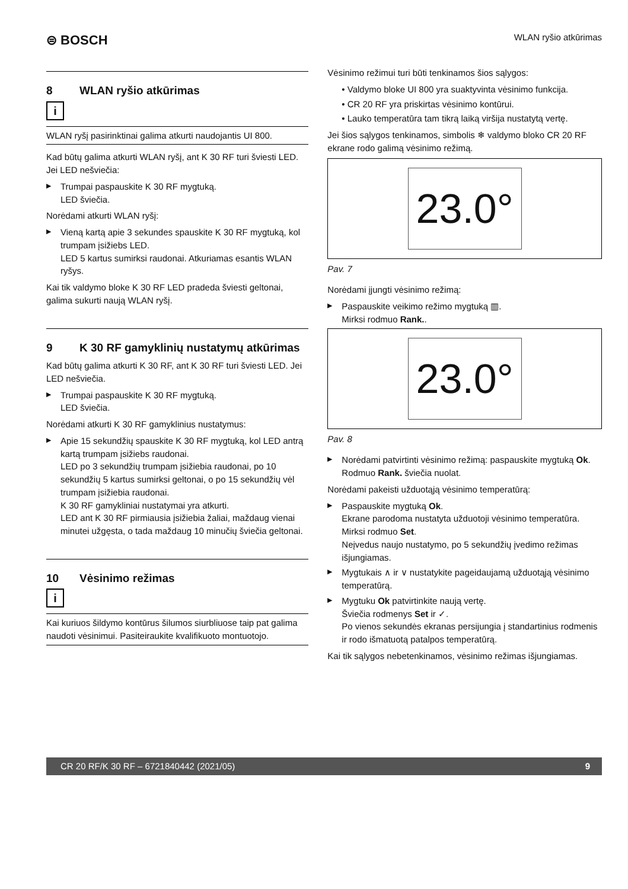⊜ BOSCH
WLAN ryšio atkūrimas
8 WLAN ryšio atkūrimas
i
WLAN ryšį pasirinktinai galima atkurti naudojantis UI 800.
Kad būtų galima atkurti WLAN ryšį, ant K 30 RF turi šviesti LED. Jei LED nešviečia:
Trumpai paspauskite K 30 RF mygtuką.
LED šviečia.
Norėdami atkurti WLAN ryšį:
Vieną kartą apie 3 sekundes spauskite K 30 RF mygtuką, kol trumpam įsižiebs LED.
LED 5 kartus sumirksi raudonai. Atkuriamas esantis WLAN ryšys.
Kai tik valdymo bloke K 30 RF LED pradeda šviesti geltonai, galima sukurti naują WLAN ryšį.
9 K 30 RF gamyklinių nustatymų atkūrimas
Kad būtų galima atkurti K 30 RF, ant K 30 RF turi šviesti LED. Jei LED nešviečia.
Trumpai paspauskite K 30 RF mygtuką.
LED šviečia.
Norėdami atkurti K 30 RF gamyklinius nustatymus:
Apie 15 sekundžių spauskite K 30 RF mygtuką, kol LED antrą kartą trumpam įsižiebs raudonai.
LED po 3 sekundžių trumpam įsižiebia raudonai, po 10 sekundžių 5 kartus sumirksi geltonai, o po 15 sekundžių vėl trumpam įsižiebia raudonai.
K 30 RF gamykliniai nustatymai yra atkurti.
LED ant K 30 RF pirmiausia įsižiebia žaliai, maždaug vienai minutei užgęsta, o tada maždaug 10 minučių šviečia geltonai.
10 Vėsinimo režimas
i
Kai kuriuos šildymo kontūrus šilumos siurbliuose taip pat galima naudoti vėsinimui. Pasiteiraukite kvalifikuoto montuotojo.
Vėsinimo režimui turi būti tenkinamos šios sąlygos:
• Valdymo bloke UI 800 yra suaktyvinta vėsinimo funkcija.
• CR 20 RF yra priskirtas vėsinimo kontūrui.
• Lauko temperatūra tam tikrą laiką viršija nustatytą vertę.
Jei šios sąlygos tenkinamos, simbolis ❄ valdymo bloko CR 20 RF ekrane rodo galimą vėsinimo režimą.
23.0°
Pav. 7
Norėdami įjungti vėsinimo režimą:
Paspauskite veikimo režimo mygtuką ▥.
Mirksi rodmuo Rank..
23.0°
Pav. 8
Norėdami patvirtinti vėsinimo režimą: paspauskite mygtuką Ok.
Rodmuo Rank. šviečia nuolat.
Norėdami pakeisti užduotąją vėsinimo temperatūrą:
Paspauskite mygtuką Ok.
Ekrane parodoma nustatyta užduotoji vėsinimo temperatūra. Mirksi rodmuo Set.
Neįvedus naujo nustatymo, po 5 sekundžių įvedimo režimas išjungiamas.
Mygtukais ∧ ir ∨ nustatykite pageidaujamą užduotąją vėsinimo temperatūrą.
Mygtuku Ok patvirtinkite naują vertę.
Šviečia rodmenys Set ir ✓.
Po vienos sekundės ekranas persijungia į standartinius rodmenis ir rodo išmatuotą patalpos temperatūrą.
Kai tik sąlygos nebetenkinamos, vėsinimo režimas išjungiamas.
CR 20 RF/K 30 RF – 6721840442 (2021/05) 9